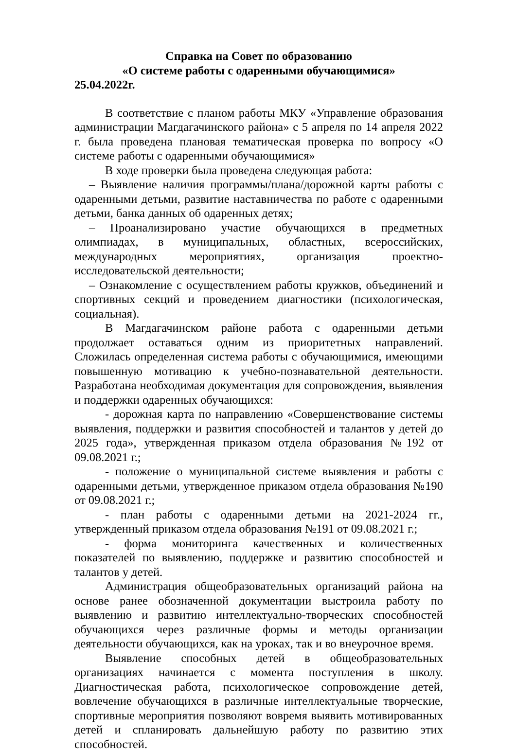Справка на Совет по образованию
«О системе работы с одаренными обучающимися»
25.04.2022г.
В соответствие с планом работы МКУ «Управление образования администрации Магдагачинского района» с 5 апреля по 14 апреля 2022 г. была проведена плановая тематическая проверка по вопросу «О системе работы с одаренными обучающимися»
В ходе проверки была проведена следующая работа:
– Выявление наличия программы/плана/дорожной карты работы с одаренными детьми, развитие наставничества по работе с одаренными детьми, банка данных об одаренных детях;
– Проанализировано участие обучающихся в предметных олимпиадах, в муниципальных, областных, всероссийских, международных мероприятиях, организация проектно-исследовательской деятельности;
– Ознакомление с осуществлением работы кружков, объединений и спортивных секций и проведением диагностики (психологическая, социальная).
В Магдагачинском районе работа с одаренными детьми продолжает оставаться одним из приоритетных направлений. Сложилась определенная система работы с обучающимися, имеющими повышенную мотивацию к учебно-познавательной деятельности. Разработана необходимая документация для сопровождения, выявления и поддержки одаренных обучающихся:
- дорожная карта по направлению «Совершенствование системы выявления, поддержки и развития способностей и талантов у детей до 2025 года», утвержденная приказом отдела образования №192 от 09.08.2021 г.;
- положение о муниципальной системе выявления и работы с одаренными детьми, утвержденное приказом отдела образования №190 от 09.08.2021 г.;
- план работы с одаренными детьми на 2021-2024 гг., утвержденный приказом отдела образования №191 от 09.08.2021 г.;
- форма мониторинга качественных и количественных показателей по выявлению, поддержке и развитию способностей и талантов у детей.
Администрация общеобразовательных организаций района на основе ранее обозначенной документации выстроила работу по выявлению и развитию интеллектуально-творческих способностей обучающихся через различные формы и методы организации деятельности обучающихся, как на уроках, так и во внеурочное время.
Выявление способных детей в общеобразовательных организациях начинается с момента поступления в школу. Диагностическая работа, психологическое сопровождение детей, вовлечение обучающихся в различные интеллектуальные творческие, спортивные мероприятия позволяют вовремя выявить мотивированных детей и спланировать дальнейшую работу по развитию этих способностей.